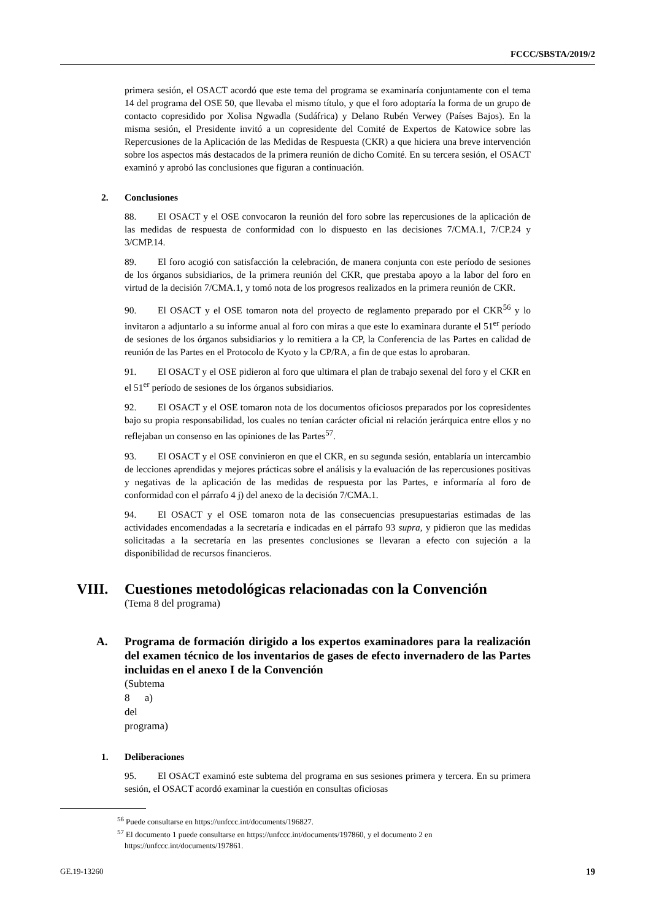FCCC/SBSTA/2019/2
primera sesión, el OSACT acordó que este tema del programa se examinaría conjuntamente con el tema 14 del programa del OSE 50, que llevaba el mismo título, y que el foro adoptaría la forma de un grupo de contacto copresidido por Xolisa Ngwadla (Sudáfrica) y Delano Rubén Verwey (Países Bajos). En la misma sesión, el Presidente invitó a un copresidente del Comité de Expertos de Katowice sobre las Repercusiones de la Aplicación de las Medidas de Respuesta (CKR) a que hiciera una breve intervención sobre los aspectos más destacados de la primera reunión de dicho Comité. En su tercera sesión, el OSACT examinó y aprobó las conclusiones que figuran a continuación.
2. Conclusiones
88. El OSACT y el OSE convocaron la reunión del foro sobre las repercusiones de la aplicación de las medidas de respuesta de conformidad con lo dispuesto en las decisiones 7/CMA.1, 7/CP.24 y 3/CMP.14.
89. El foro acogió con satisfacción la celebración, de manera conjunta con este período de sesiones de los órganos subsidiarios, de la primera reunión del CKR, que prestaba apoyo a la labor del foro en virtud de la decisión 7/CMA.1, y tomó nota de los progresos realizados en la primera reunión de CKR.
90. El OSACT y el OSE tomaron nota del proyecto de reglamento preparado por el CKR<sup>56</sup> y lo invitaron a adjuntarlo a su informe anual al foro con miras a que este lo examinara durante el 51<sup>er</sup> período de sesiones de los órganos subsidiarios y lo remitiera a la CP, la Conferencia de las Partes en calidad de reunión de las Partes en el Protocolo de Kyoto y la CP/RA, a fin de que estas lo aprobaran.
91. El OSACT y el OSE pidieron al foro que ultimara el plan de trabajo sexenal del foro y el CKR en el 51<sup>er</sup> período de sesiones de los órganos subsidiarios.
92. El OSACT y el OSE tomaron nota de los documentos oficiosos preparados por los copresidentes bajo su propia responsabilidad, los cuales no tenían carácter oficial ni relación jerárquica entre ellos y no reflejaban un consenso en las opiniones de las Partes<sup>57</sup>.
93. El OSACT y el OSE convinieron en que el CKR, en su segunda sesión, entablaría un intercambio de lecciones aprendidas y mejores prácticas sobre el análisis y la evaluación de las repercusiones positivas y negativas de la aplicación de las medidas de respuesta por las Partes, e informaría al foro de conformidad con el párrafo 4 j) del anexo de la decisión 7/CMA.1.
94. El OSACT y el OSE tomaron nota de las consecuencias presupuestarias estimadas de las actividades encomendadas a la secretaría e indicadas en el párrafo 93 supra, y pidieron que las medidas solicitadas a la secretaría en las presentes conclusiones se llevaran a efecto con sujeción a la disponibilidad de recursos financieros.
VIII. Cuestiones metodológicas relacionadas con la Convención
(Tema 8 del programa)
A. Programa de formación dirigido a los expertos examinadores para la realización del examen técnico de los inventarios de gases de efecto invernadero de las Partes incluidas en el anexo I de la Convención
(Subtema 8 a) del programa)
1. Deliberaciones
95. El OSACT examinó este subtema del programa en sus sesiones primera y tercera. En su primera sesión, el OSACT acordó examinar la cuestión en consultas oficiosas
<sup>56</sup> Puede consultarse en https://unfccc.int/documents/196827.
<sup>57</sup> El documento 1 puede consultarse en https://unfccc.int/documents/197860, y el documento 2 en https://unfccc.int/documents/197861.
GE.19-13260 19